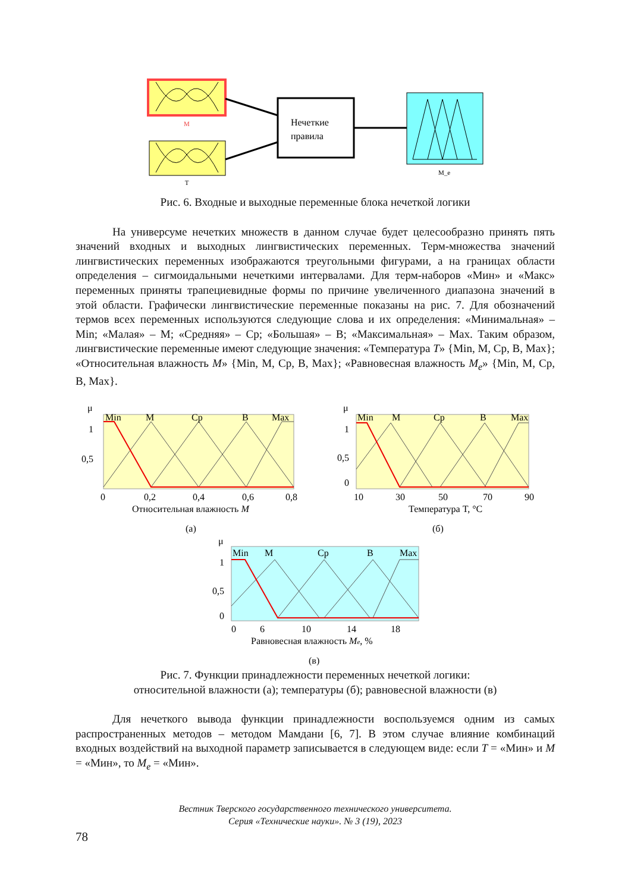M
T
Нечеткие
правила
M_e
Рис. 6. Входные и выходные переменные блока нечеткой логики
На универсуме нечетких множеств в данном случае будет целесообразно принять пять значений входных и выходных лингвистических переменных. Терм-множества значений лингвистических переменных изображаются треугольными фигурами, а на границах области определения – сигмоидальными нечеткими интервалами. Для терм-наборов «Мин» и «Макс» переменных приняты трапециевидные формы по причине увеличенного диапазона значений в этой области. Графически лингвистические переменные показаны на рис. 7. Для обозначений термов всех переменных используются следующие слова и их определения: «Минимальная» – Min; «Малая» – M; «Средняя» – Ср; «Большая» – B; «Максимальная» – Max. Таким образом, лингвистические переменные имеют следующие значения: «Температура T» {Min, M, Ср, B, Max}; «Относительная влажность M» {Min, M, Ср, B, Max}; «Равновесная влажность M<sub>e</sub>» {Min, M, Ср, B, Max}.
μ
1
0,5
Min
M
Ср
B
Max
0
0,2
0,4
0,6
0,8
Относительная влажность M
(а)
μ
1
0,5
0
Min
M
Ср
B
Max
10
30
50
70
90
Температура T, °C
(б)
μ
1
0,5
0
Min
M
Ср
B
Max
0
6
10
14
18
Равновесная влажность Me, %
(в)
Рис. 7. Функции принадлежности переменных нечеткой логики:
относительной влажности (а); температуры (б); равновесной влажности (в)
Для нечеткого вывода функции принадлежности воспользуемся одним из самых распространенных методов – методом Мамдани [6, 7]. В этом случае влияние комбинаций входных воздействий на выходной параметр записывается в следующем виде: если T = «Мин» и M = «Мин», то M<sub>e</sub> = «Мин».
Вестник Тверского государственного технического университета.
Серия «Технические науки». № 3 (19), 2023
78